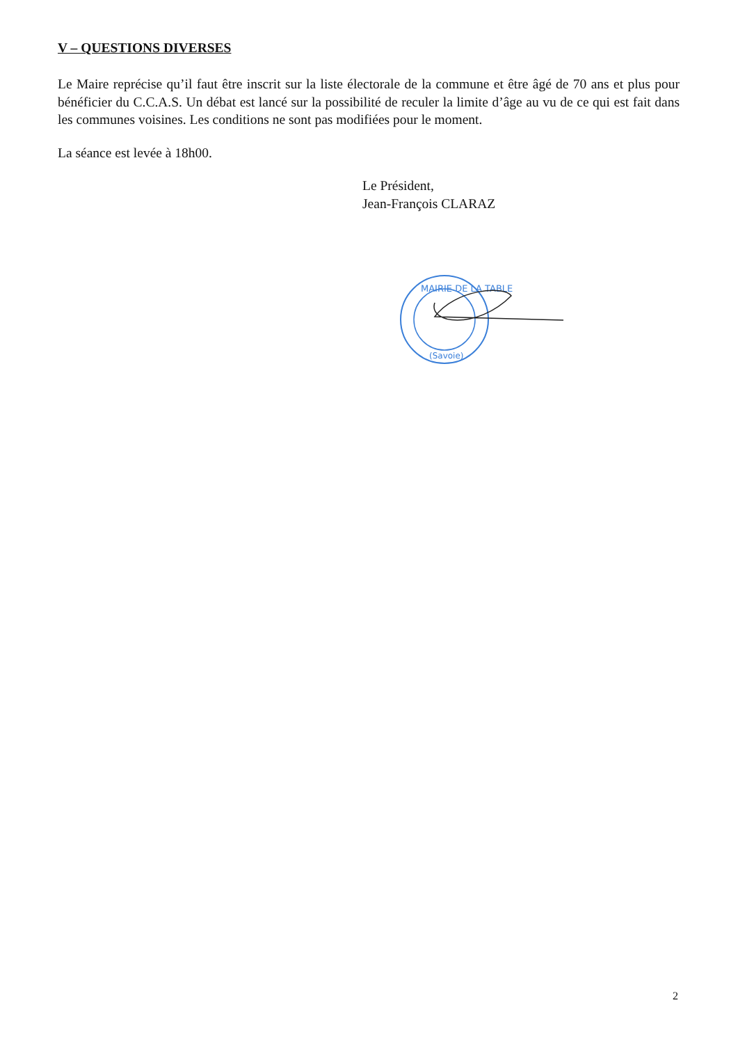V – QUESTIONS DIVERSES
Le Maire reprécise qu’il faut être inscrit sur la liste électorale de la commune et être âgé de 70 ans et plus pour bénéficier du C.C.A.S. Un débat est lancé sur la possibilité de reculer la limite d’âge au vu de ce qui est fait dans les communes voisines. Les conditions ne sont pas modifiées pour le moment.
La séance est levée à 18h00.
Le Président,
Jean-François CLARAZ
MAIRIE DE LA TABLE
(Savoie)
2